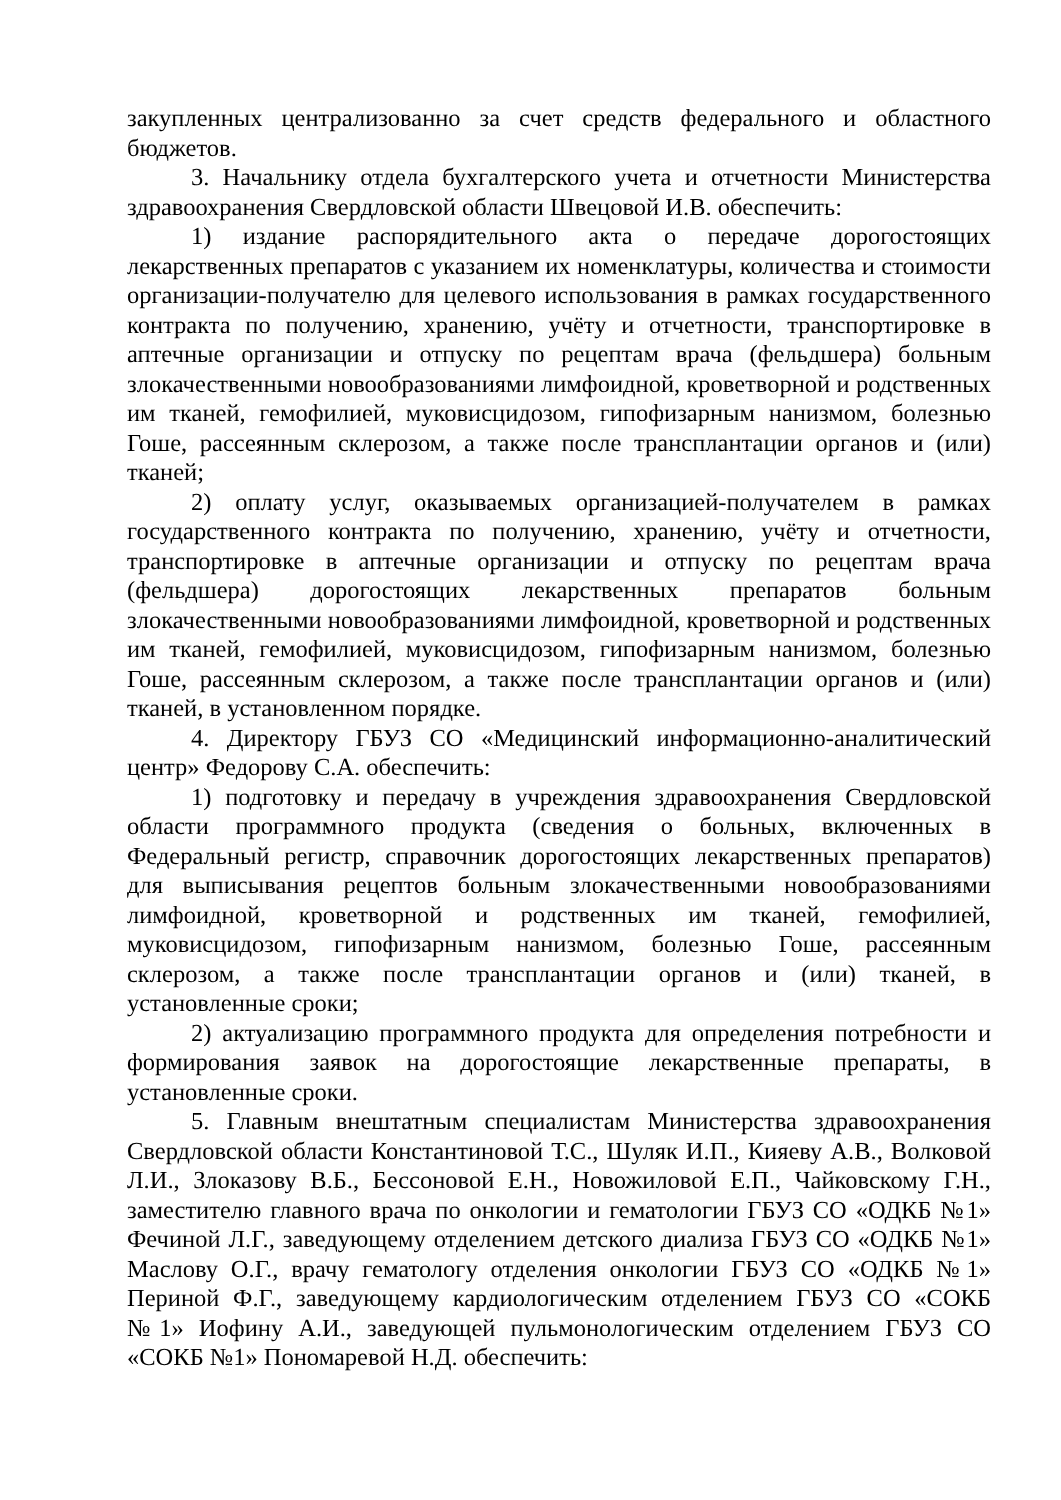закупленных централизованно за счет средств федерального и областного бюджетов.
3. Начальнику отдела бухгалтерского учета и отчетности Министерства здравоохранения Свердловской области Швецовой И.В. обеспечить:
1) издание распорядительного акта о передаче дорогостоящих лекарственных препаратов с указанием их номенклатуры, количества и стоимости организации-получателю для целевого использования в рамках государственного контракта по получению, хранению, учёту и отчетности, транспортировке в аптечные организации и отпуску по рецептам врача (фельдшера) больным злокачественными новообразованиями лимфоидной, кроветворной и родственных им тканей, гемофилией, муковисцидозом, гипофизарным нанизмом, болезнью Гоше, рассеянным склерозом, а также после трансплантации органов и (или) тканей;
2) оплату услуг, оказываемых организацией-получателем в рамках государственного контракта по получению, хранению, учёту и отчетности, транспортировке в аптечные организации и отпуску по рецептам врача (фельдшера) дорогостоящих лекарственных препаратов больным злокачественными новообразованиями лимфоидной, кроветворной и родственных им тканей, гемофилией, муковисцидозом, гипофизарным нанизмом, болезнью Гоше, рассеянным склерозом, а также после трансплантации органов и (или) тканей, в установленном порядке.
4. Директору ГБУЗ СО «Медицинский информационно-аналитический центр» Федорову С.А. обеспечить:
1) подготовку и передачу в учреждения здравоохранения Свердловской области программного продукта (сведения о больных, включенных в Федеральный регистр, справочник дорогостоящих лекарственных препаратов) для выписывания рецептов больным злокачественными новообразованиями лимфоидной, кроветворной и родственных им тканей, гемофилией, муковисцидозом, гипофизарным нанизмом, болезнью Гоше, рассеянным склерозом, а также после трансплантации органов и (или) тканей, в установленные сроки;
2) актуализацию программного продукта для определения потребности и формирования заявок на дорогостоящие лекарственные препараты, в установленные сроки.
5. Главным внештатным специалистам Министерства здравоохранения Свердловской области Константиновой Т.С., Шуляк И.П., Кияеву А.В., Волковой Л.И., Злоказову В.Б., Бессоновой Е.Н., Новожиловой Е.П., Чайковскому Г.Н., заместителю главного врача по онкологии и гематологии ГБУЗ СО «ОДКБ №1» Фечиной Л.Г., заведующему отделением детского диализа ГБУЗ СО «ОДКБ №1» Маслову О.Г., врачу гематологу отделения онкологии ГБУЗ СО «ОДКБ №1» Периной Ф.Г., заведующему кардиологическим отделением ГБУЗ СО «СОКБ №1» Иофину А.И., заведующей пульмонологическим отделением ГБУЗ СО «СОКБ №1» Пономаревой Н.Д. обеспечить: